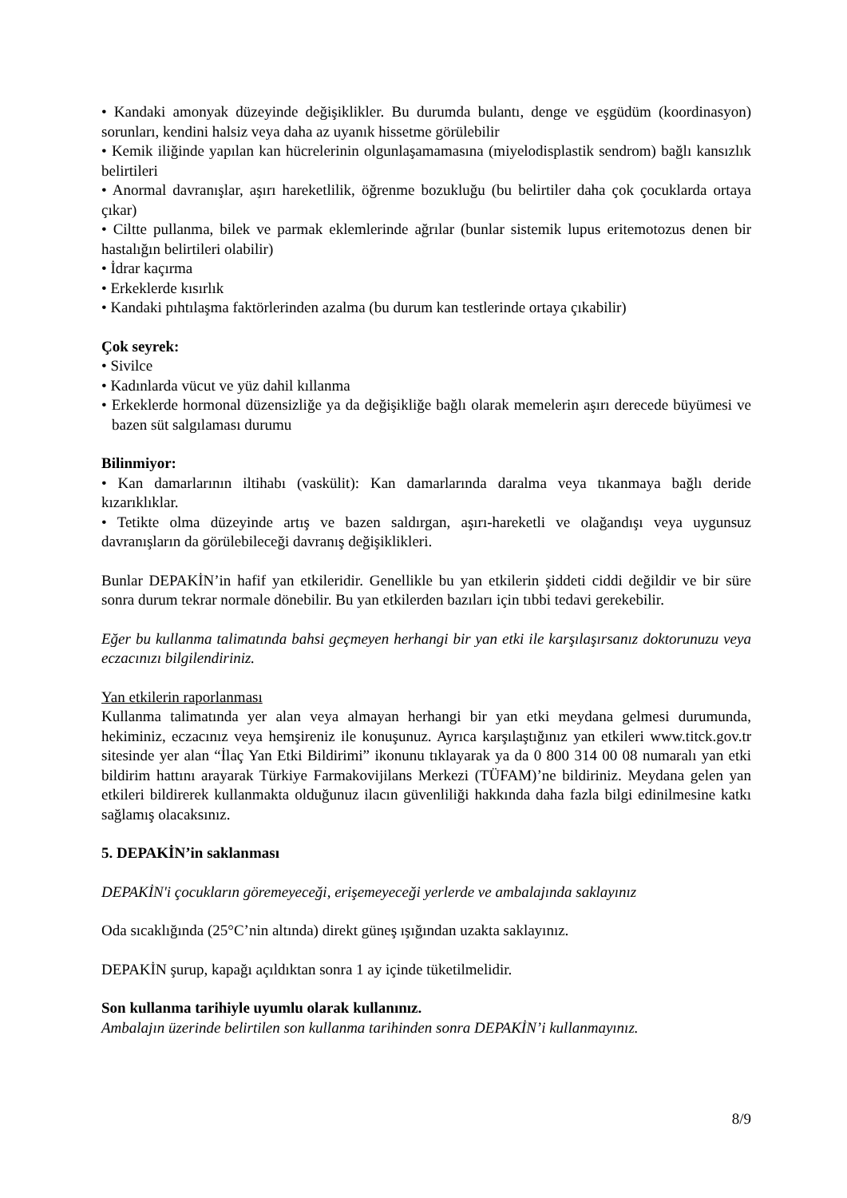• Kandaki amonyak düzeyinde değişiklikler. Bu durumda bulantı, denge ve eşgüdüm (koordinasyon) sorunları, kendini halsiz veya daha az uyanık hissetme görülebilir
• Kemik iliğinde yapılan kan hücrelerinin olgunlaşamamasına (miyelodisplastik sendrom) bağlı kansızlık belirtileri
• Anormal davranışlar, aşırı hareketlilik, öğrenme bozukluğu (bu belirtiler daha çok çocuklarda ortaya çıkar)
• Ciltte pullanma, bilek ve parmak eklemlerinde ağrılar (bunlar sistemik lupus eritemotozus denen bir hastalığın belirtileri olabilir)
• İdrar kaçırma
• Erkeklerde kısırlık
• Kandaki pıhtılaşma faktörlerinden azalma (bu durum kan testlerinde ortaya çıkabilir)
Çok seyrek:
• Sivilce
• Kadınlarda vücut ve yüz dahil kıllanma
• Erkeklerde hormonal düzensizliğe ya da değişikliğe bağlı olarak memelerin aşırı derecede büyümesi ve bazen süt salgılaması durumu
Bilinmiyor:
• Kan damarlarının iltihabı (vaskülit): Kan damarlarında daralma veya tıkanmaya bağlı deride kızarıklıklar.
• Tetikte olma düzeyinde artış ve bazen saldırgan, aşırı-hareketli ve olağandışı veya uygunsuz davranışların da görülebileceği davranış değişiklikleri.
Bunlar DEPAKİN’in hafif yan etkileridir. Genellikle bu yan etkilerin şiddeti ciddi değildir ve bir süre sonra durum tekrar normale dönebilir. Bu yan etkilerden bazıları için tıbbi tedavi gerekebilir.
Eğer bu kullanma talimatında bahsi geçmeyen herhangi bir yan etki ile karşılaşırsanız doktorunuzu veya eczacınızı bilgilendiriniz.
Yan etkilerin raporlanması
Kullanma talimatında yer alan veya almayan herhangi bir yan etki meydana gelmesi durumunda, hekiminiz, eczacınız veya hemşireniz ile konuşunuz. Ayrıca karşılaştığınız yan etkileri www.titck.gov.tr sitesinde yer alan “İlaç Yan Etki Bildirimi” ikonunu tıklayarak ya da 0 800 314 00 08 numaralı yan etki bildirim hattını arayarak Türkiye Farmakovijilans Merkezi (TÜFAM)’ne bildiriniz. Meydana gelen yan etkileri bildirerek kullanmakta olduğunuz ilacın güvenliliği hakkında daha fazla bilgi edinilmesine katkı sağlamış olacaksınız.
5. DEPAKİN’in saklanması
DEPAKİN'i çocukların göremeyeceği, erişemeyeceği yerlerde ve ambalajında saklayınız
Oda sıcaklığında (25°C’nin altında) direkt güneş ışığından uzakta saklayınız.
DEPAKİN şurup, kapağı açıldıktan sonra 1 ay içinde tüketilmelidir.
Son kullanma tarihiyle uyumlu olarak kullanınız.
Ambalajın üzerinde belirtilen son kullanma tarihinden sonra DEPAKİN’i kullanmayınız.
8/9